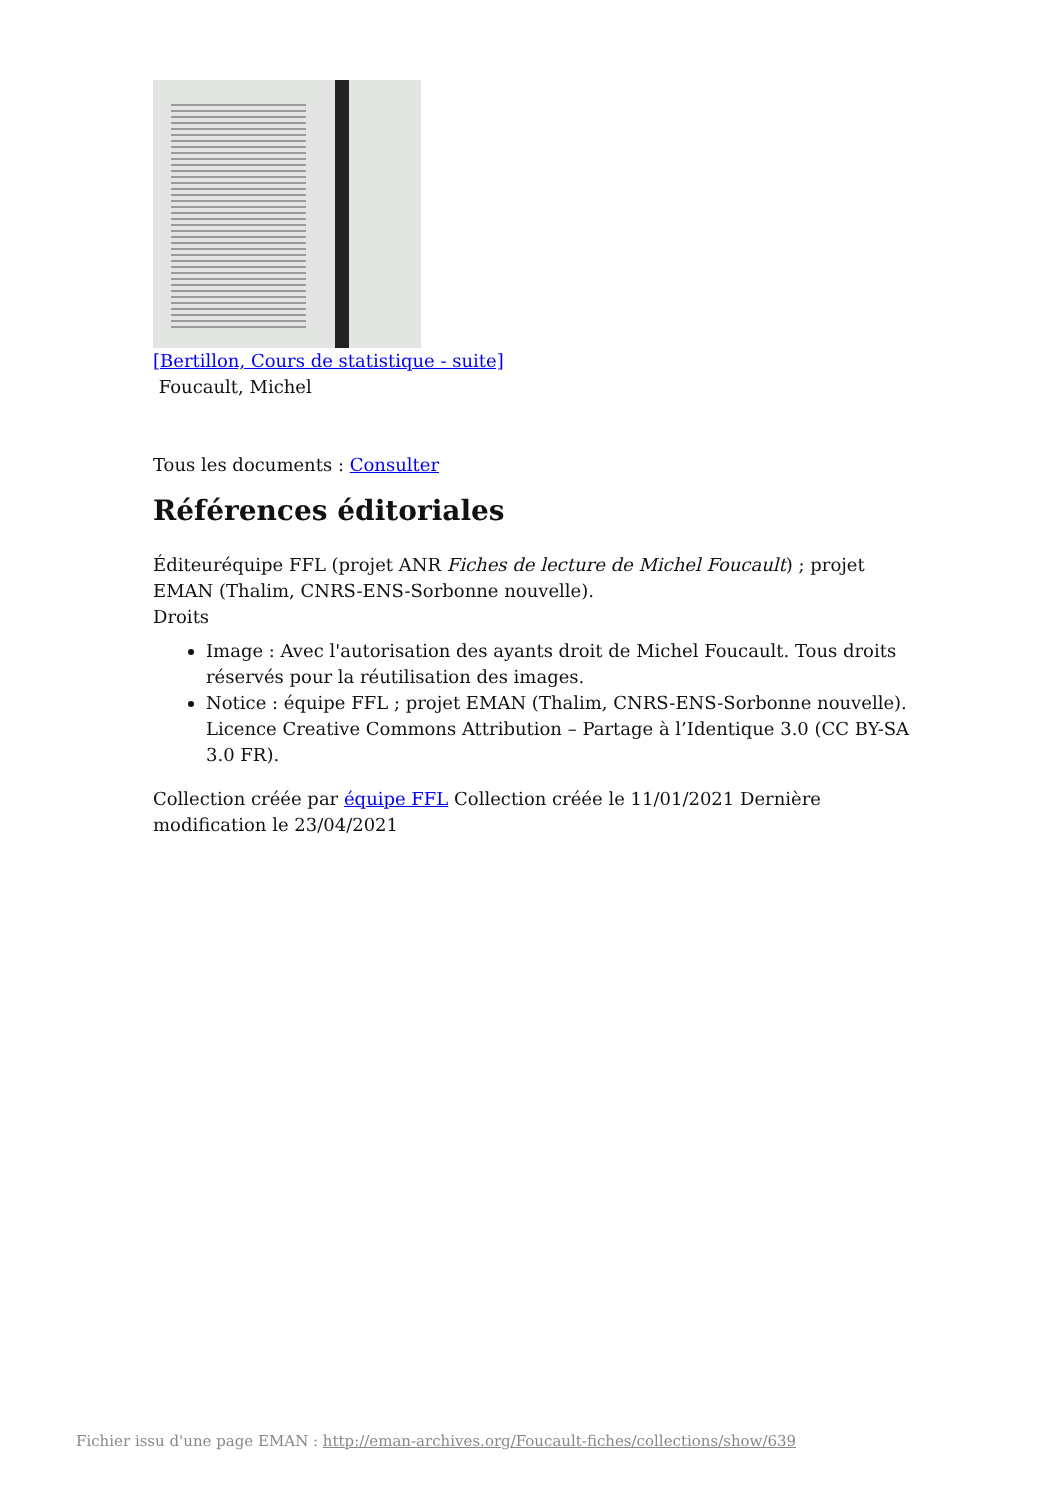[Bertillon, Cours de statistique - suite]
Foucault, Michel
Tous les documents : Consulter
Références éditoriales
Éditeuréquipe FFL (projet ANR Fiches de lecture de Michel Foucault) ; projet EMAN (Thalim, CNRS-ENS-Sorbonne nouvelle).
Droits
Image : Avec l'autorisation des ayants droit de Michel Foucault. Tous droits réservés pour la réutilisation des images.
Notice : équipe FFL ; projet EMAN (Thalim, CNRS-ENS-Sorbonne nouvelle). Licence Creative Commons Attribution – Partage à l’Identique 3.0 (CC BY-SA 3.0 FR).
Collection créée par équipe FFL Collection créée le 11/01/2021 Dernière modification le 23/04/2021
Fichier issu d'une page EMAN : http://eman-archives.org/Foucault-fiches/collections/show/639